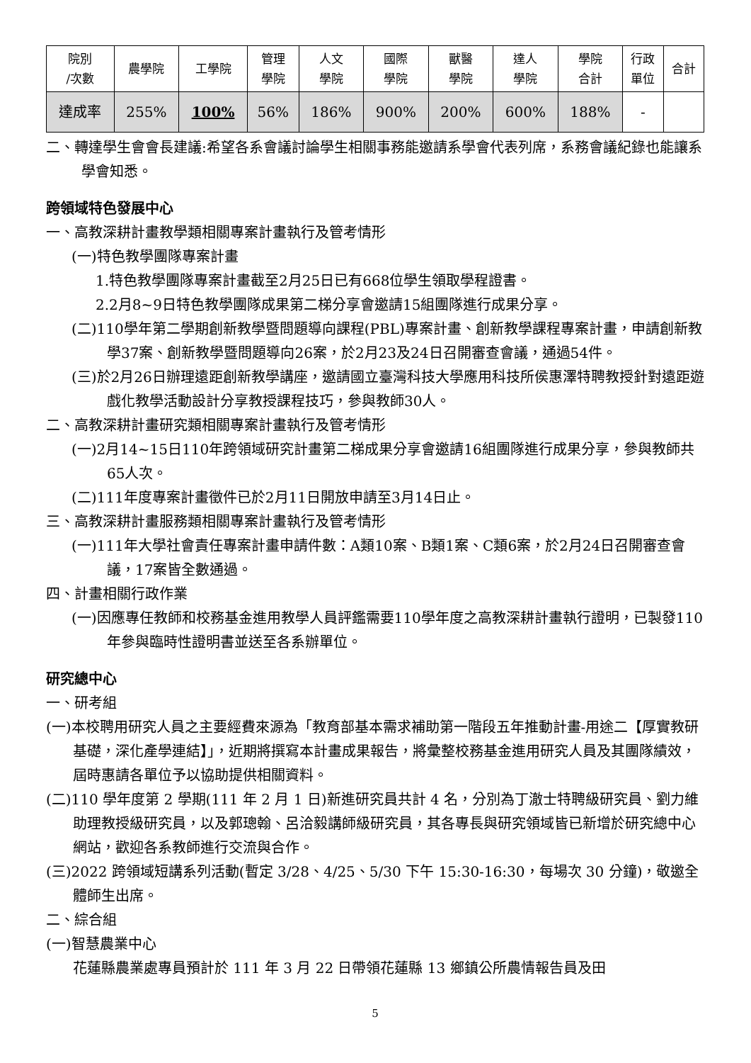| 院別 /次數 | 農學院 | 工學院 | 管理 學院 | 人文 學院 | 國際 學院 | 獸醫 學院 | 達人 學院 | 學院 合計 | 行政 單位 | 合計 |
| --- | --- | --- | --- | --- | --- | --- | --- | --- | --- | --- |
| 達成率 | 255% | 100% | 56% | 186% | 900% | 200% | 600% | 188% | - | |
二、轉達學生會會長建議:希望各系會議討論學生相關事務能邀請系學會代表列席，系務會議紀錄也能讓系學會知悉。
跨領域特色發展中心
一、高教深耕計畫教學類相關專案計畫執行及管考情形
(一)特色教學團隊專案計畫
1.特色教學團隊專案計畫截至2月25日已有668位學生領取學程證書。
2.2月8~9日特色教學團隊成果第二梯分享會邀請15組團隊進行成果分享。
(二)110學年第二學期創新教學暨問題導向課程(PBL)專案計畫、創新教學課程專案計畫，申請創新教學37案、創新教學暨問題導向26案，於2月23及24日召開審查會議，通過54件。
(三)於2月26日辦理遠距創新教學講座，邀請國立臺灣科技大學應用科技所侯惠澤特聘教授針對遠距遊戲化教學活動設計分享教授課程技巧，參與教師30人。
二、高教深耕計畫研究類相關專案計畫執行及管考情形
(一)2月14~15日110年跨領域研究計畫第二梯成果分享會邀請16組團隊進行成果分享，參與教師共65人次。
(二)111年度專案計畫徵件已於2月11日開放申請至3月14日止。
三、高教深耕計畫服務類相關專案計畫執行及管考情形
(一)111年大學社會責任專案計畫申請件數：A類10案、B類1案、C類6案，於2月24日召開審查會議，17案皆全數通過。
四、計畫相關行政作業
(一)因應專任教師和校務基金進用教學人員評鑑需要110學年度之高教深耕計畫執行證明，已製發110年參與臨時性證明書並送至各系辦單位。
研究總中心
一、研考組
(一)本校聘用研究人員之主要經費來源為「教育部基本需求補助第一階段五年推動計畫-用途二【厚實教研基礎，深化產學連結】」，近期將撰寫本計畫成果報告，將彙整校務基金進用研究人員及其團隊績效，屆時惠請各單位予以協助提供相關資料。
(二)110 學年度第 2 學期(111 年 2 月 1 日)新進研究員共計 4 名，分別為丁澈士特聘級研究員、劉力維助理教授級研究員，以及郭璁翰、呂洽毅講師級研究員，其各專長與研究領域皆已新增於研究總中心網站，歡迎各系教師進行交流與合作。
(三)2022 跨領域短講系列活動(暫定 3/28、4/25、5/30 下午 15:30-16:30，每場次 30 分鐘)，敬邀全體師生出席。
二、綜合組
(一)智慧農業中心
花蓮縣農業處專員預計於 111 年 3 月 22 日帶領花蓮縣 13 鄉鎮公所農情報告員及田
5